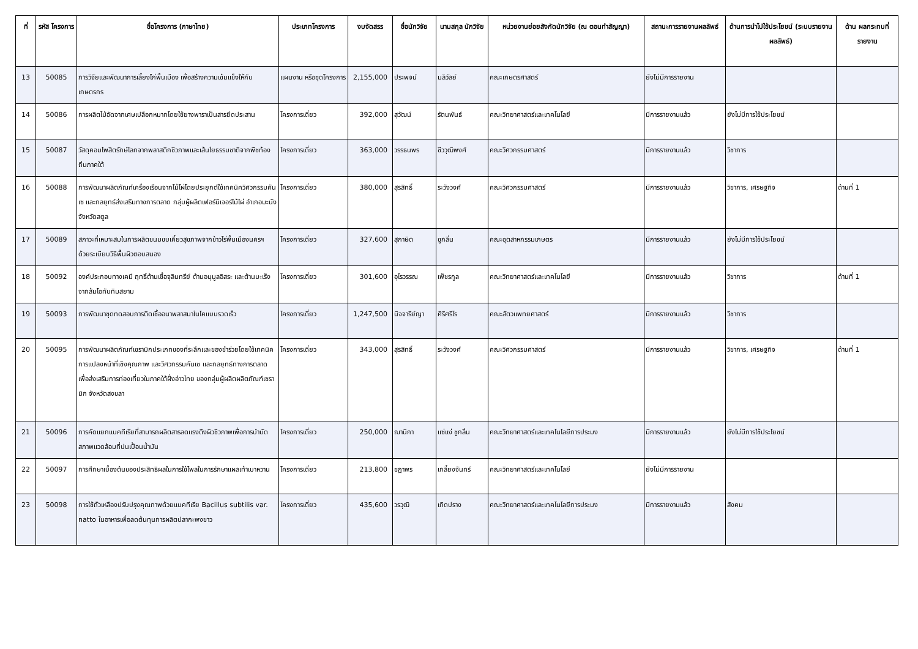| ที่ | รหัส โครงการ | ชื่อโครงการ (ภาษาไทย) | ประเภทโครงการ | งบจัดสรร | ชื่อนักวิจัย | นามสกุล นักวิจัย | หน่วยงานย่อยสังกัดนักวิจัย (ณ ตอนทำสัญญา) | สถานะการรายงานผลลัพธ์ | ด้านการนำไปใช้ประโยชน์ (ระบบรายงานผลลัพธ์) | ด้าน ผลกระทบที่ รายงาน |
| --- | --- | --- | --- | --- | --- | --- | --- | --- | --- | --- |
| 13 | 50085 | การวิจัยและพัฒนาการเลี้ยงไก่พื้นเมือง เพื่อสร้างความเข้มแข็งให้กับเกษตรกร | แผนงาน หรือชุดโครงการ | 2,155,000 | ประพจน์ | มลิวัลย์ | คณะเกษตรศาสตร์ | ยังไม่มีการรายงาน | | |
| 14 | 50086 | การผลิตไม้อัดจากเศษเปลือกหมากโดยใช้ยางพาราเป็นสารยึดประสาน | โครงการเดี่ยว | 392,000 | สุวัฒน์ | รัตนพันธ์ | คณะวิทยาศาสตร์และเทคโนโลยี | มีการรายงานแล้ว | ยังไม่มีการใช้ประโยชน์ | |
| 15 | 50087 | วัสดุคอมโพสิตรักษ์โลกจากพลาสติกชีวภาพและเส้นใยธรรมชาติจากพืชท้องถิ่นภาคใต้ | โครงการเดี่ยว | 363,000 | วรรธนพร | ชีววุฒิพงศ์ | คณะวิศวกรรมศาสตร์ | มีการรายงานแล้ว | วิชาการ | |
| 16 | 50088 | การพัฒนาผลิตภัณฑ์เครื่องเรือนจากไม้ไผ่โดยประยุกต์ใช้เทคนิควิศวกรรมคันเซ และกลยุทธ์ส่งเสริมทางการตลาด กลุ่มผู้ผลิตเฟอร์นิเจอร์ไม้ไผ่ อำเภอมะนัง จังหวัดสตูล | โครงการเดี่ยว | 380,000 | สุรสิทธิ์ | ระวังวงศ์ | คณะวิศวกรรมศาสตร์ | มีการรายงานแล้ว | วิชาการ, เศรษฐกิจ | ด้านที่ 1 |
| 17 | 50089 | สภาวะที่เหมาะสมในการผลิตขนมขบเคี้ยวสุขภาพจากข้าวไร่พื้นเมืองนครฯ ด้วยระเบียบวิธีพื้นผิวตอบสนอง | โครงการเดี่ยว | 327,600 | สุภาษิต | ชูกลิ่น | คณะอุตสาหกรรมเกษตร | มีการรายงานแล้ว | ยังไม่มีการใช้ประโยชน์ | |
| 18 | 50092 | องค์ประกอบทางเคมี ฤทธิ์ต้านเชื้อจุลินทรีย์ ต้านอนุมูลอิสระ และต้านมะเร็งจากส้มโอทับทิมสยาม | โครงการเดี่ยว | 301,600 | อุไรวรรณ | เพ็ชรกูล | คณะวิทยาศาสตร์และเทคโนโลยี | มีการรายงานแล้ว | วิชาการ | ด้านที่ 1 |
| 19 | 50093 | การพัฒนาชุดทดสอบการติดเชื้ออนาพลาสมาในโคแบบรวดเร็ว | โครงการเดี่ยว | 1,247,500 | นิจจารีย์ญา | ศิริศรีโร | คณะสัตวแพทยศาสตร์ | มีการรายงานแล้ว | วิชาการ | |
| 20 | 50095 | การพัฒนาผลิตภัณฑ์เซรามิกประเภทของที่ระลึกและของชำร่วยโดยใช้เทคนิคการแปลงหน้าที่เชิงคุณภาพ และวิศวกรรมคันเซ และกลยุทธ์ทางการตลาดเพื่อส่งเสริมการท่องเที่ยวในภาคใต้ฝั่งอ่าวไทย ของกลุ่มผู้ผลิตผลิตภัณฑ์เซรามิก จังหวัดสงขลา | โครงการเดี่ยว | 343,000 | สุรสิทธิ์ | ระวังวงศ์ | คณะวิศวกรรมศาสตร์ | มีการรายงานแล้ว | วิชาการ, เศรษฐกิจ | ด้านที่ 1 |
| 21 | 50096 | การคัดแยกแบคทีเรียที่สามารถผลิตสารลดแรงตึงผิวชีวภาพเพื่อการบำบัดสภาพแวดล้อมที่ปนเปื้อนน้ำมัน | โครงการเดี่ยว | 250,000 | ฌานิกา | แซ่แง่ ชูกลิ่น | คณะวิทยาศาสตร์และเทคโนโลยีการประมง | มีการรายงานแล้ว | ยังไม่มีการใช้ประโยชน์ | |
| 22 | 50097 | การศึกษาเบื้องต้นของประสิทธิผลในการใช้ไพลในการรักษาแผลเท้าเบาหวาน | โครงการเดี่ยว | 213,800 | ชฎาพร | เกลี้ยงจันทร์ | คณะวิทยาศาสตร์และเทคโนโลยี | ยังไม่มีการรายงาน | | |
| 23 | 50098 | การใช้ถั่วเหลืองปรับปรุงคุณภาพด้วยแบคทีเรีย Bacillus subtilis var. natto ในอาหารเพื่อลดต้นทุนการผลิตปลากะพงขาว | โครงการเดี่ยว | 435,600 | วรวุฒิ | เกิดปราง | คณะวิทยาศาสตร์และเทคโนโลยีการประมง | มีการรายงานแล้ว | สังคม | |